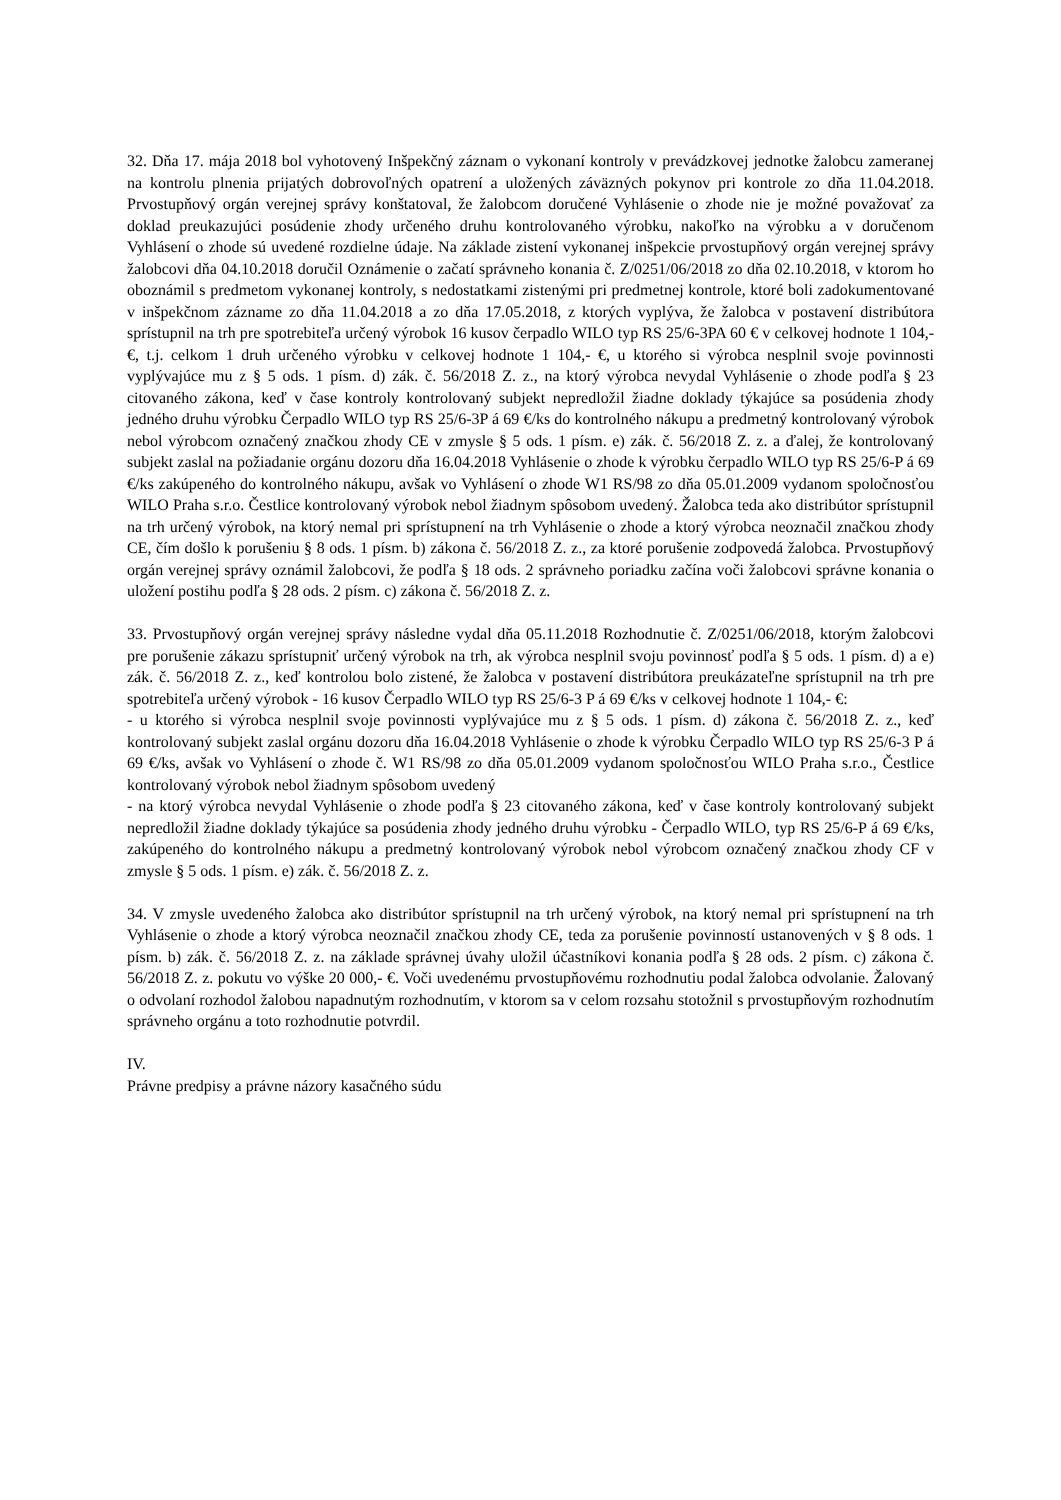32. Dňa 17. mája 2018 bol vyhotovený Inšpekčný záznam o vykonaní kontroly v prevádzkovej jednotke žalobcu zameranej na kontrolu plnenia prijatých dobrovoľných opatrení a uložených záväzných pokynov pri kontrole zo dňa 11.04.2018. Prvostupňový orgán verejnej správy konštatoval, že žalobcom doručené Vyhlásenie o zhode nie je možné považovať za doklad preukazujúci posúdenie zhody určeného druhu kontrolovaného výrobku, nakoľko na výrobku a v doručenom Vyhlásení o zhode sú uvedené rozdielne údaje. Na základe zistení vykonanej inšpekcie prvostupňový orgán verejnej správy žalobcovi dňa 04.10.2018 doručil Oznámenie o začatí správneho konania č. Z/0251/06/2018 zo dňa 02.10.2018, v ktorom ho oboznámil s predmetom vykonanej kontroly, s nedostatkami zistenými pri predmetnej kontrole, ktoré boli zadokumentované v inšpekčnom zázname zo dňa 11.04.2018 a zo dňa 17.05.2018, z ktorých vyplýva, že žalobca v postavení distribútora sprístupnil na trh pre spotrebiteľa určený výrobok 16 kusov čerpadlo WILO typ RS 25/6-3PA 60 € v celkovej hodnote 1 104,- €, t.j. celkom 1 druh určeného výrobku v celkovej hodnote 1 104,- €, u ktorého si výrobca nesplnil svoje povinnosti vyplývajúce mu z § 5 ods. 1 písm. d) zák. č. 56/2018 Z. z., na ktorý výrobca nevydal Vyhlásenie o zhode podľa § 23 citovaného zákona, keď v čase kontroly kontrolovaný subjekt nepredložil žiadne doklady týkajúce sa posúdenia zhody jedného druhu výrobku Čerpadlo WILO typ RS 25/6-3P á 69 €/ks do kontrolného nákupu a predmetný kontrolovaný výrobok nebol výrobcom označený značkou zhody CE v zmysle § 5 ods. 1 písm. e) zák. č. 56/2018 Z. z. a ďalej, že kontrolovaný subjekt zaslal na požiadanie orgánu dozoru dňa 16.04.2018 Vyhlásenie o zhode k výrobku čerpadlo WILO typ RS 25/6-P á 69 €/ks zakúpeného do kontrolného nákupu, avšak vo Vyhlásení o zhode W1 RS/98 zo dňa 05.01.2009 vydanom spoločnosťou WILO Praha s.r.o. Čestlice kontrolovaný výrobok nebol žiadnym spôsobom uvedený. Žalobca teda ako distribútor sprístupnil na trh určený výrobok, na ktorý nemal pri sprístupnení na trh Vyhlásenie o zhode a ktorý výrobca neoznačil značkou zhody CE, čím došlo k porušeniu § 8 ods. 1 písm. b) zákona č. 56/2018 Z. z., za ktoré porušenie zodpovedá žalobca. Prvostupňový orgán verejnej správy oznámil žalobcovi, že podľa § 18 ods. 2 správneho poriadku začína voči žalobcovi správne konania o uložení postihu podľa § 28 ods. 2 písm. c) zákona č. 56/2018 Z. z.
33. Prvostupňový orgán verejnej správy následne vydal dňa 05.11.2018 Rozhodnutie č. Z/0251/06/2018, ktorým žalobcovi pre porušenie zákazu sprístupniť určený výrobok na trh, ak výrobca nesplnil svoju povinnosť podľa § 5 ods. 1 písm. d) a e) zák. č. 56/2018 Z. z., keď kontrolou bolo zistené, že žalobca v postavení distribútora preukázateľne sprístupnil na trh pre spotrebiteľa určený výrobok - 16 kusov Čerpadlo WILO typ RS 25/6-3 P á 69 €/ks v celkovej hodnote 1 104,- €:
- u ktorého si výrobca nesplnil svoje povinnosti vyplývajúce mu z § 5 ods. 1 písm. d) zákona č. 56/2018 Z. z., keď kontrolovaný subjekt zaslal orgánu dozoru dňa 16.04.2018 Vyhlásenie o zhode k výrobku Čerpadlo WILO typ RS 25/6-3 P á 69 €/ks, avšak vo Vyhlásení o zhode č. W1 RS/98 zo dňa 05.01.2009 vydanom spoločnosťou WILO Praha s.r.o., Čestlice kontrolovaný výrobok nebol žiadnym spôsobom uvedený
- na ktorý výrobca nevydal Vyhlásenie o zhode podľa § 23 citovaného zákona, keď v čase kontroly kontrolovaný subjekt nepredložil žiadne doklady týkajúce sa posúdenia zhody jedného druhu výrobku - Čerpadlo WILO, typ RS 25/6-P á 69 €/ks, zakúpeného do kontrolného nákupu a predmetný kontrolovaný výrobok nebol výrobcom označený značkou zhody CF v zmysle § 5 ods. 1 písm. e) zák. č. 56/2018 Z. z.
34. V zmysle uvedeného žalobca ako distribútor sprístupnil na trh určený výrobok, na ktorý nemal pri sprístupnení na trh Vyhlásenie o zhode a ktorý výrobca neoznačil značkou zhody CE, teda za porušenie povinností ustanovených v § 8 ods. 1 písm. b) zák. č. 56/2018 Z. z. na základe správnej úvahy uložil účastníkovi konania podľa § 28 ods. 2 písm. c) zákona č. 56/2018 Z. z. pokutu vo výške 20 000,- €. Voči uvedenému prvostupňovému rozhodnutiu podal žalobca odvolanie. Žalovaný o odvolaní rozhodol žalobou napadnutým rozhodnutím, v ktorom sa v celom rozsahu stotožnil s prvostupňovým rozhodnutím správneho orgánu a toto rozhodnutie potvrdil.
IV.
Právne predpisy a právne názory kasačného súdu